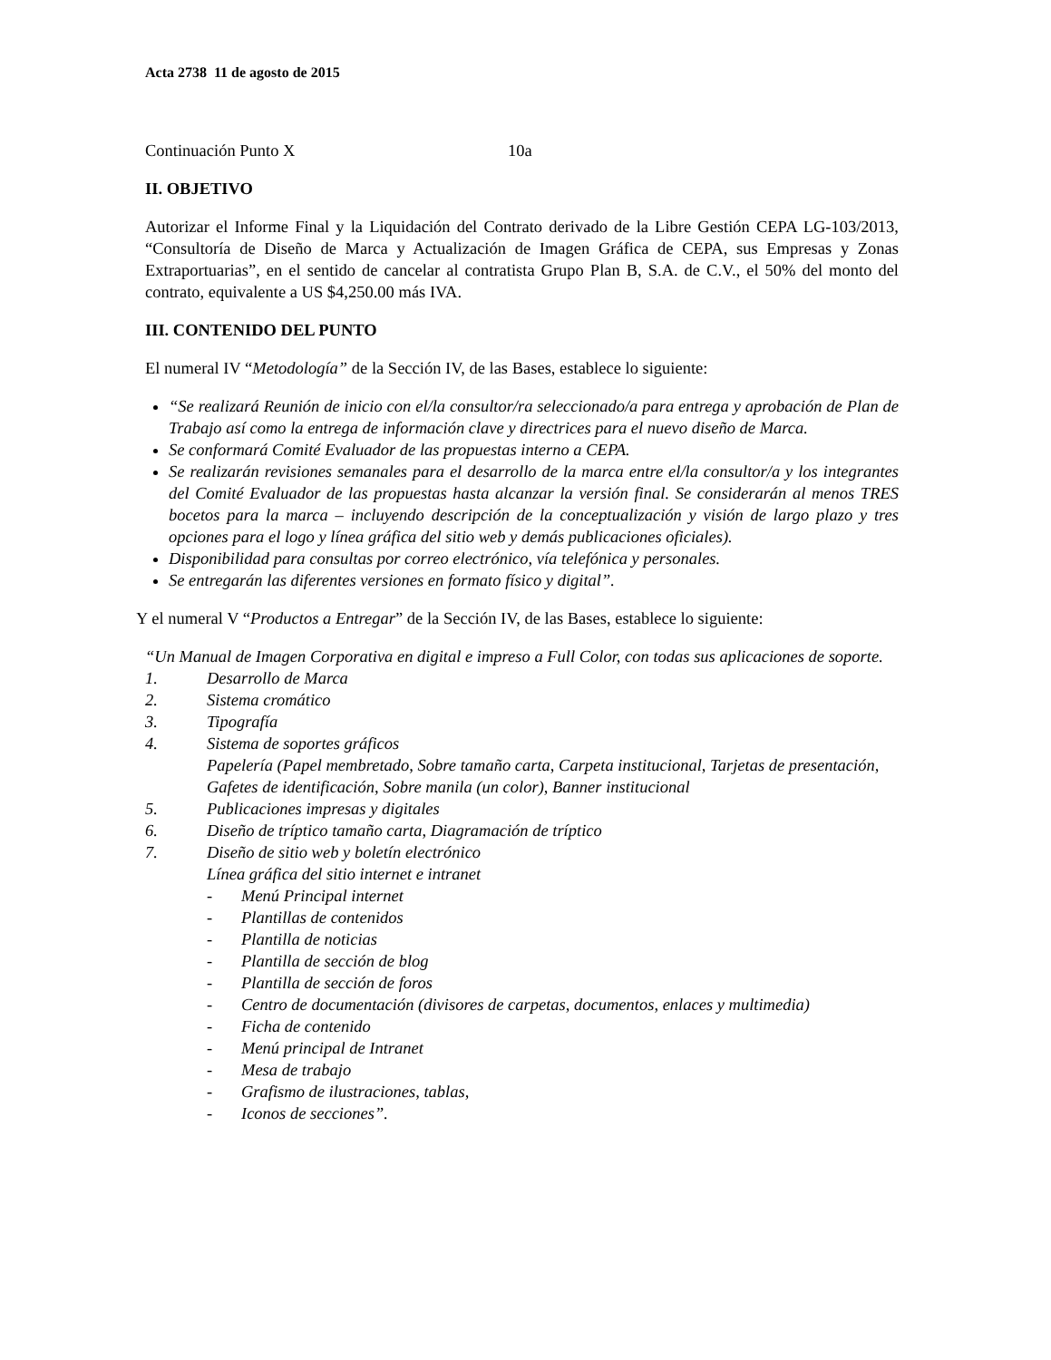Acta 2738 11 de agosto de 2015
Continuación Punto X 10a
II. OBJETIVO
Autorizar el Informe Final y la Liquidación del Contrato derivado de la Libre Gestión CEPA LG-103/2013, “Consultoría de Diseño de Marca y Actualización de Imagen Gráfica de CEPA, sus Empresas y Zonas Extraportuarias”, en el sentido de cancelar al contratista Grupo Plan B, S.A. de C.V., el 50% del monto del contrato, equivalente a US $4,250.00 más IVA.
III. CONTENIDO DEL PUNTO
El numeral IV “Metodología” de la Sección IV, de las Bases, establece lo siguiente:
“Se realizará Reunión de inicio con el/la consultor/ra seleccionado/a para entrega y aprobación de Plan de Trabajo así como la entrega de información clave y directrices para el nuevo diseño de Marca.
Se conformará Comité Evaluador de las propuestas interno a CEPA.
Se realizarán revisiones semanales para el desarrollo de la marca entre el/la consultor/a y los integrantes del Comité Evaluador de las propuestas hasta alcanzar la versión final. Se considerarán al menos TRES bocetos para la marca – incluyendo descripción de la conceptualización y visión de largo plazo y tres opciones para el logo y línea gráfica del sitio web y demás publicaciones oficiales).
Disponibilidad para consultas por correo electrónico, vía telefónica y personales.
Se entregarán las diferentes versiones en formato físico y digital”.
Y el numeral V “Productos a Entregar” de la Sección IV, de las Bases, establece lo siguiente:
“Un Manual de Imagen Corporativa en digital e impreso a Full Color, con todas sus aplicaciones de soporte.
1. Desarrollo de Marca
2. Sistema cromático
3. Tipografía
4. Sistema de soportes gráficos
Papelería (Papel membretado, Sobre tamaño carta, Carpeta institucional, Tarjetas de presentación, Gafetes de identificación, Sobre manila (un color), Banner institucional
5. Publicaciones impresas y digitales
6. Diseño de tríptico tamaño carta, Diagramación de tríptico
7. Diseño de sitio web y boletín electrónico
Línea gráfica del sitio internet e intranet
- Menú Principal internet
- Plantillas de contenidos
- Plantilla de noticias
- Plantilla de sección de blog
- Plantilla de sección de foros
- Centro de documentación (divisores de carpetas, documentos, enlaces y multimedia)
- Ficha de contenido
- Menú principal de Intranet
- Mesa de trabajo
- Grafismo de ilustraciones, tablas,
- Iconos de secciones”.